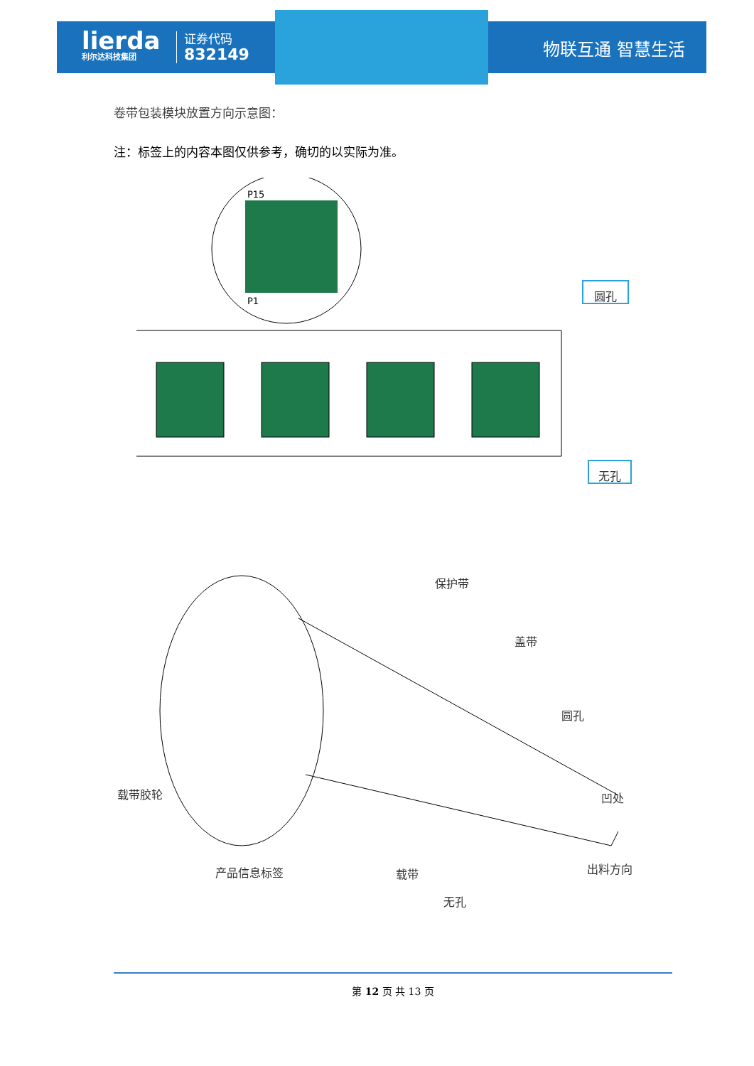lierda
利尔达科技集团
证券代码
832149
物联互通 智慧生活
卷带包装模块放置方向示意图：
注：标签上的内容本图仅供参考，确切的以实际为准。
P15
P1
圆孔
无孔
保护带
盖带
圆孔
载带胶轮 凹处
产品信息标签 载带 出料方向
无孔
第 12 页 共 13 页